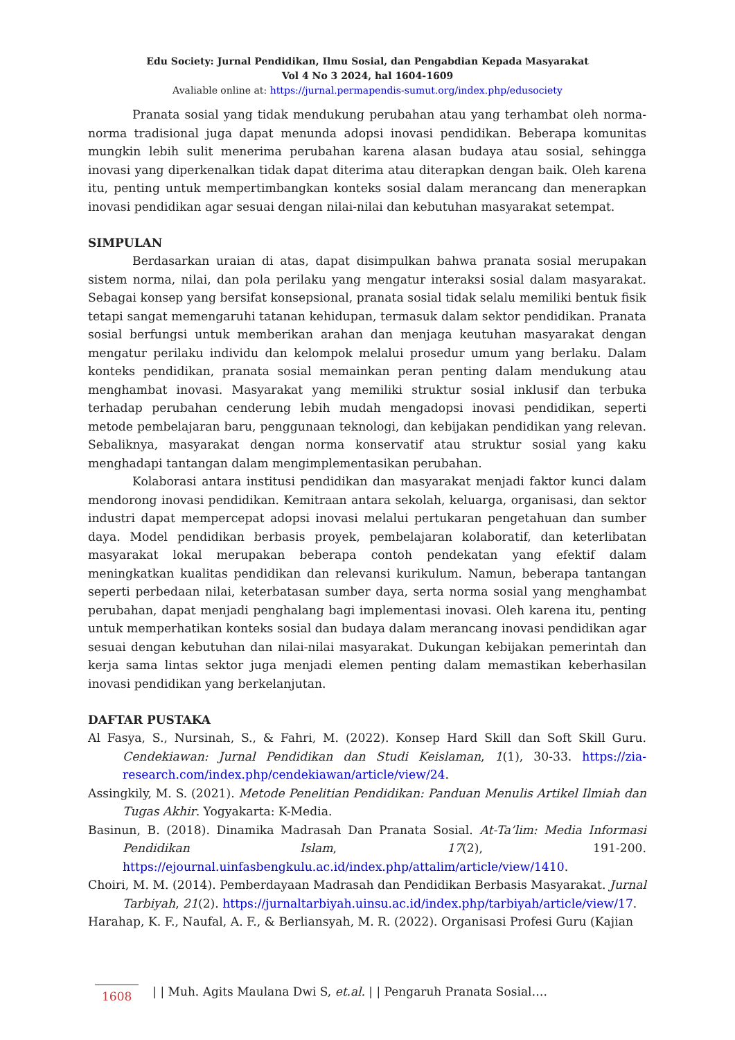Edu Society: Jurnal Pendidikan, Ilmu Sosial, dan Pengabdian Kepada Masyarakat
Vol 4 No 3 2024, hal 1604-1609
Avaliable online at: https://jurnal.permapendis-sumut.org/index.php/edusociety
Pranata sosial yang tidak mendukung perubahan atau yang terhambat oleh norma-norma tradisional juga dapat menunda adopsi inovasi pendidikan. Beberapa komunitas mungkin lebih sulit menerima perubahan karena alasan budaya atau sosial, sehingga inovasi yang diperkenalkan tidak dapat diterima atau diterapkan dengan baik. Oleh karena itu, penting untuk mempertimbangkan konteks sosial dalam merancang dan menerapkan inovasi pendidikan agar sesuai dengan nilai-nilai dan kebutuhan masyarakat setempat.
SIMPULAN
Berdasarkan uraian di atas, dapat disimpulkan bahwa pranata sosial merupakan sistem norma, nilai, dan pola perilaku yang mengatur interaksi sosial dalam masyarakat. Sebagai konsep yang bersifat konsepsional, pranata sosial tidak selalu memiliki bentuk fisik tetapi sangat memengaruhi tatanan kehidupan, termasuk dalam sektor pendidikan. Pranata sosial berfungsi untuk memberikan arahan dan menjaga keutuhan masyarakat dengan mengatur perilaku individu dan kelompok melalui prosedur umum yang berlaku. Dalam konteks pendidikan, pranata sosial memainkan peran penting dalam mendukung atau menghambat inovasi. Masyarakat yang memiliki struktur sosial inklusif dan terbuka terhadap perubahan cenderung lebih mudah mengadopsi inovasi pendidikan, seperti metode pembelajaran baru, penggunaan teknologi, dan kebijakan pendidikan yang relevan. Sebaliknya, masyarakat dengan norma konservatif atau struktur sosial yang kaku menghadapi tantangan dalam mengimplementasikan perubahan.
Kolaborasi antara institusi pendidikan dan masyarakat menjadi faktor kunci dalam mendorong inovasi pendidikan. Kemitraan antara sekolah, keluarga, organisasi, dan sektor industri dapat mempercepat adopsi inovasi melalui pertukaran pengetahuan dan sumber daya. Model pendidikan berbasis proyek, pembelajaran kolaboratif, dan keterlibatan masyarakat lokal merupakan beberapa contoh pendekatan yang efektif dalam meningkatkan kualitas pendidikan dan relevansi kurikulum. Namun, beberapa tantangan seperti perbedaan nilai, keterbatasan sumber daya, serta norma sosial yang menghambat perubahan, dapat menjadi penghalang bagi implementasi inovasi. Oleh karena itu, penting untuk memperhatikan konteks sosial dan budaya dalam merancang inovasi pendidikan agar sesuai dengan kebutuhan dan nilai-nilai masyarakat. Dukungan kebijakan pemerintah dan kerja sama lintas sektor juga menjadi elemen penting dalam memastikan keberhasilan inovasi pendidikan yang berkelanjutan.
DAFTAR PUSTAKA
Al Fasya, S., Nursinah, S., & Fahri, M. (2022). Konsep Hard Skill dan Soft Skill Guru. Cendekiawan: Jurnal Pendidikan dan Studi Keislaman, 1(1), 30-33. https://zia-research.com/index.php/cendekiawan/article/view/24.
Assingkily, M. S. (2021). Metode Penelitian Pendidikan: Panduan Menulis Artikel Ilmiah dan Tugas Akhir. Yogyakarta: K-Media.
Basinun, B. (2018). Dinamika Madrasah Dan Pranata Sosial. At-Ta’lim: Media Informasi Pendidikan Islam, 17(2), 191-200. https://ejournal.uinfasbengkulu.ac.id/index.php/attalim/article/view/1410.
Choiri, M. M. (2014). Pemberdayaan Madrasah dan Pendidikan Berbasis Masyarakat. Jurnal Tarbiyah, 21(2). https://jurnaltarbiyah.uinsu.ac.id/index.php/tarbiyah/article/view/17.
Harahap, K. F., Naufal, A. F., & Berliansyah, M. R. (2022). Organisasi Profesi Guru (Kajian
1608 | | Muh. Agits Maulana Dwi S, et.al. | | Pengaruh Pranata Sosial….